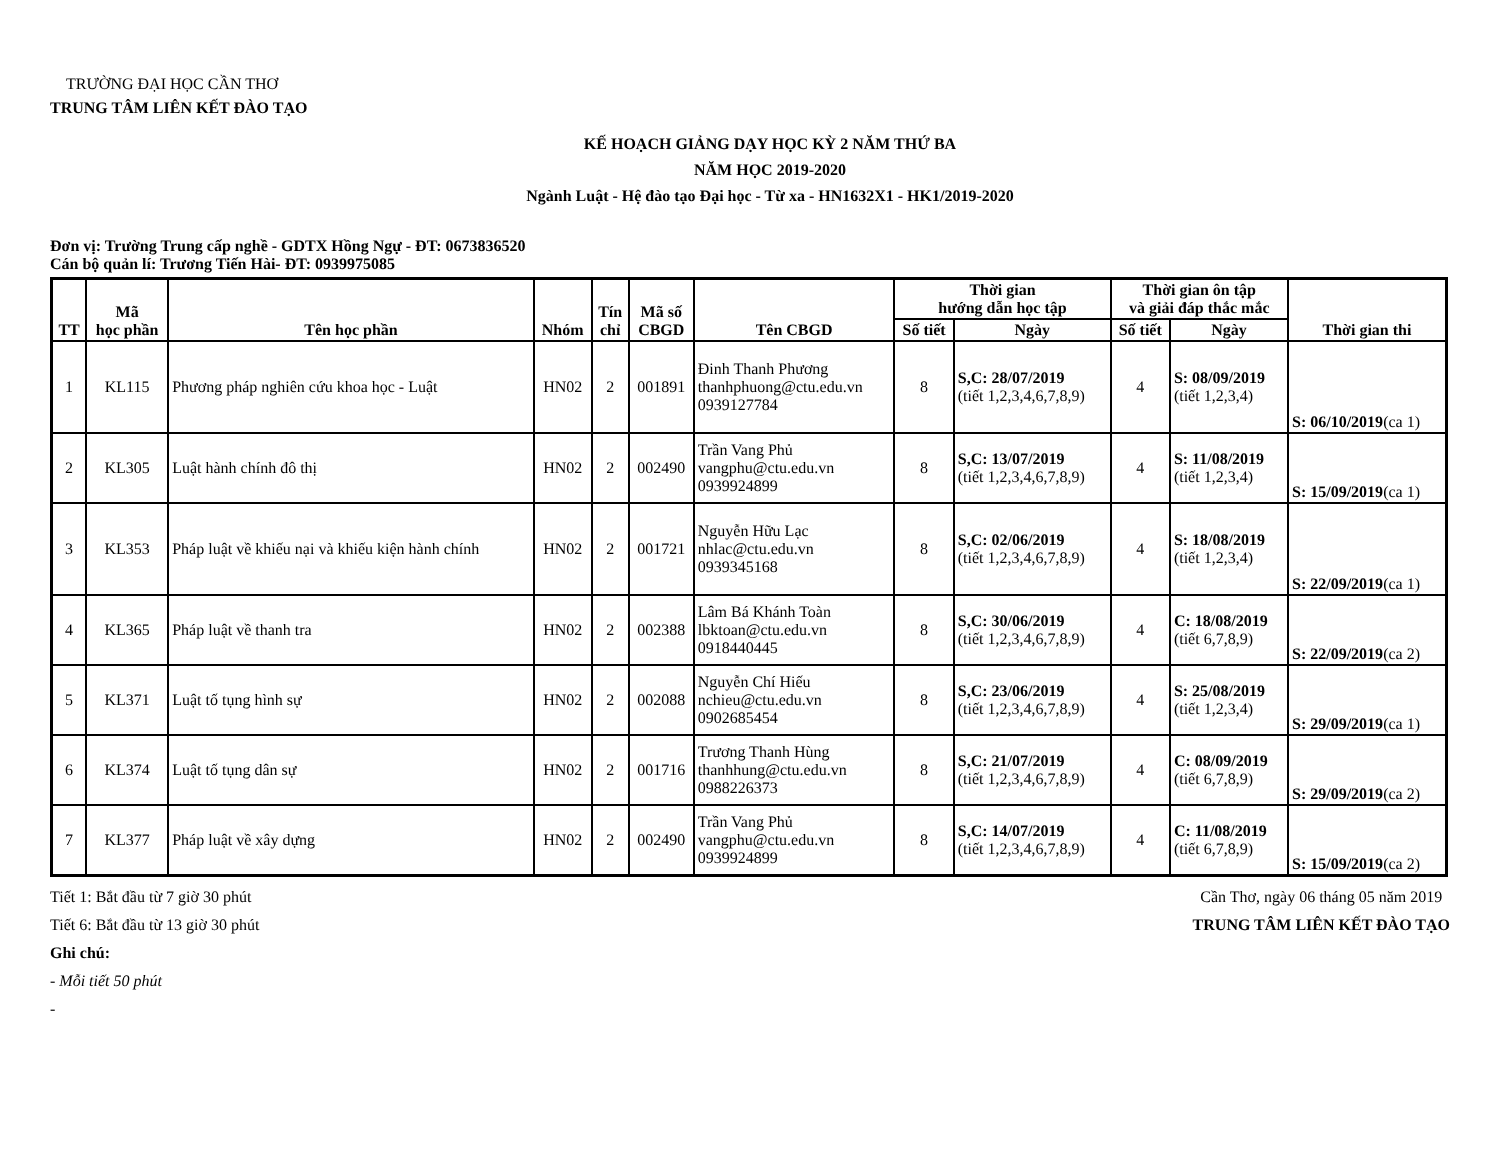TRƯỜNG ĐẠI HỌC CẦN THƠ
TRUNG TÂM LIÊN KẾT ĐÀO TẠO
KẾ HOẠCH GIẢNG DẠY HỌC KỲ 2 NĂM THỨ BA
NĂM HỌC 2019-2020
Ngành Luật - Hệ đào tạo Đại học - Từ xa - HN1632X1 - HK1/2019-2020
Đơn vị: Trường Trung cấp nghề - GDTX Hồng Ngự - ĐT: 0673836520
Cán bộ quản lí: Trương Tiến Hài- ĐT: 0939975085
| TT | Mã học phần | Tên học phần | Nhóm | Tín chỉ | Mã số CBGD | Tên CBGD | Thời gian hướng dẫn học tập | | Thời gian ôn tập và giải đáp thắc mắc | | Thời gian thi |
| --- | --- | --- | --- | --- | --- | --- | --- | --- | --- | --- | --- |
| | | | | | | | Số tiết | Ngày | Số tiết | Ngày | |
| 1 | KL115 | Phương pháp nghiên cứu khoa học - Luật | HN02 | 2 | 001891 | Đinh Thanh Phương thanhphuong@ctu.edu.vn 0939127784 | 8 | S,C: 28/07/2019 (tiết 1,2,3,4,6,7,8,9) | 4 | S: 08/09/2019 (tiết 1,2,3,4) | S: 06/10/2019 (ca 1) |
| 2 | KL305 | Luật hành chính đô thị | HN02 | 2 | 002490 | Trần Vang Phủ vangphu@ctu.edu.vn 0939924899 | 8 | S,C: 13/07/2019 (tiết 1,2,3,4,6,7,8,9) | 4 | S: 11/08/2019 (tiết 1,2,3,4) | S: 15/09/2019 (ca 1) |
| 3 | KL353 | Pháp luật về khiếu nại và khiếu kiện hành chính | HN02 | 2 | 001721 | Nguyễn Hữu Lạc nhlac@ctu.edu.vn 0939345168 | 8 | S,C: 02/06/2019 (tiết 1,2,3,4,6,7,8,9) | 4 | S: 18/08/2019 (tiết 1,2,3,4) | S: 22/09/2019 (ca 1) |
| 4 | KL365 | Pháp luật về thanh tra | HN02 | 2 | 002388 | Lâm Bá Khánh Toàn lbktoan@ctu.edu.vn 0918440445 | 8 | S,C: 30/06/2019 (tiết 1,2,3,4,6,7,8,9) | 4 | C: 18/08/2019 (tiết 6,7,8,9) | S: 22/09/2019 (ca 2) |
| 5 | KL371 | Luật tố tụng hình sự | HN02 | 2 | 002088 | Nguyễn Chí Hiếu nchieu@ctu.edu.vn 0902685454 | 8 | S,C: 23/06/2019 (tiết 1,2,3,4,6,7,8,9) | 4 | S: 25/08/2019 (tiết 1,2,3,4) | S: 29/09/2019 (ca 1) |
| 6 | KL374 | Luật tố tụng dân sự | HN02 | 2 | 001716 | Trương Thanh Hùng thanhhung@ctu.edu.vn 0988226373 | 8 | S,C: 21/07/2019 (tiết 1,2,3,4,6,7,8,9) | 4 | C: 08/09/2019 (tiết 6,7,8,9) | S: 29/09/2019 (ca 2) |
| 7 | KL377 | Pháp luật về xây dựng | HN02 | 2 | 002490 | Trần Vang Phủ vangphu@ctu.edu.vn 0939924899 | 8 | S,C: 14/07/2019 (tiết 1,2,3,4,6,7,8,9) | 4 | C: 11/08/2019 (tiết 6,7,8,9) | S: 15/09/2019 (ca 2) |
Tiết 1: Bắt đầu từ 7 giờ 30 phút
Tiết 6: Bắt đầu từ 13 giờ 30 phút
Ghi chú:
- Mỗi tiết 50 phút
-
Cần Thơ, ngày 06 tháng 05 năm 2019
TRUNG TÂM LIÊN KẾT ĐÀO TẠO